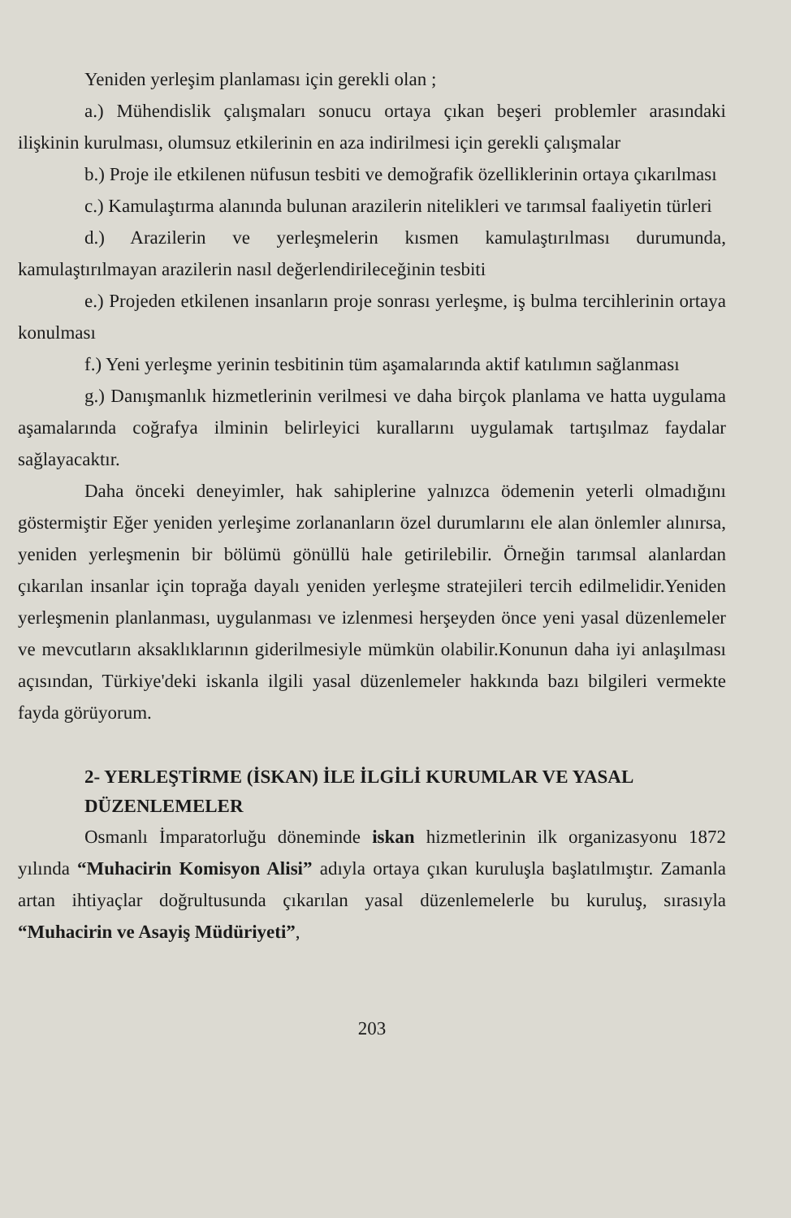Yeniden yerleşim planlaması için gerekli olan ;
a.) Mühendislik çalışmaları sonucu ortaya çıkan beşeri problemler arasındaki ilişkinin kurulması, olumsuz etkilerinin en aza indirilmesi için gerekli çalışmalar
b.) Proje ile etkilenen nüfusun tesbiti ve demoğrafik özelliklerinin ortaya çıkarılması
c.) Kamulaştırma alanında bulunan arazilerin nitelikleri ve tarımsal faaliyetin türleri
d.) Arazilerin ve yerleşmelerin kısmen kamulaştırılması durumunda, kamulaştırılmayan arazilerin nasıl değerlendirileceğinin tesbiti
e.) Projeden etkilenen insanların proje sonrası yerleşme, iş bulma tercihlerinin ortaya konulması
f.) Yeni yerleşme yerinin tesbitinin tüm aşamalarında aktif katılımın sağlanması
g.) Danışmanlık hizmetlerinin verilmesi ve daha birçok planlama ve hatta uygulama aşamalarında coğrafya ilminin belirleyici kurallarını uygulamak tartışılmaz faydalar sağlayacaktır.
Daha önceki deneyimler, hak sahiplerine yalnızca ödemenin yeterli olmadığını göstermiştir Eğer yeniden yerleşime zorlananların özel durumlarını ele alan önlemler alınırsa, yeniden yerleşmenin bir bölümü gönüllü hale getirilebilir. Örneğin tarımsal alanlardan çıkarılan insanlar için toprağa dayalı yeniden yerleşme stratejileri tercih edilmelidir.Yeniden yerleşmenin planlanması, uygulanması ve izlenmesi herşeyden önce yeni yasal düzenlemeler ve mevcutların aksaklıklarının giderilmesiyle mümkün olabilir.Konunun daha iyi anlaşılması açısından, Türkiye'deki iskanla ilgili yasal düzenlemeler hakkında bazı bilgileri vermekte fayda görüyorum.
2- YERLEŞTİRME (İSKAN) İLE İLGİLİ KURUMLAR VE YASAL DÜZENLEMELER
Osmanlı İmparatorluğu döneminde iskan hizmetlerinin ilk organizasyonu 1872 yılında “Muhacirin Komisyon Alisi” adıyla ortaya çıkan kuruluşla başlatılmıştır. Zamanla artan ihtiyaçlar doğrultusunda çıkarılan yasal düzenlemelerle bu kuruluş, sırasıyla “Muhacirin ve Asayiş Müdüriyeti”,
203